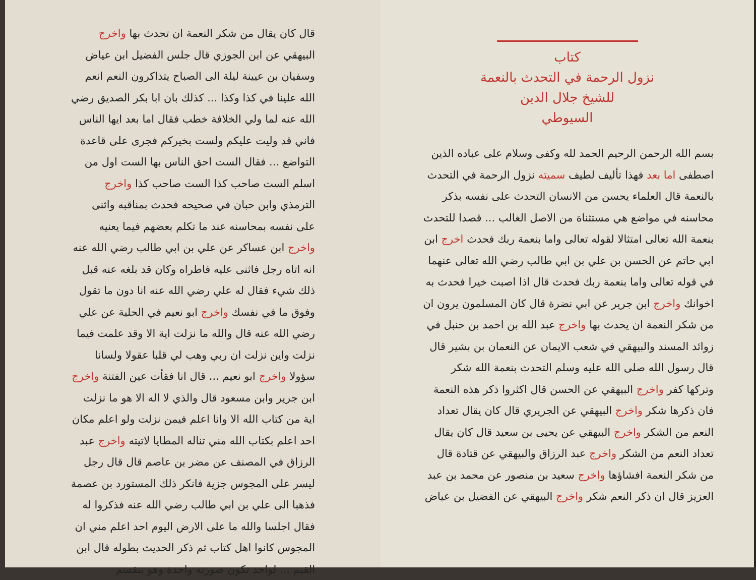كتاب
نزول الرحمة في التحدث بالنعمة
للشيخ جلال الدين
السيوطي
بسم الله الرحمن الرحيم الحمد لله وكفى وسلام على عباده الذين اصطفى اما بعد فهذا تأليف لطيف سميته نزول الرحمة في التحدث بالنعمة قال العلماء يحسن من الانسان التحدث على نفسه بذكر محاسنه في مواضع هي مستثناة من الاصل الغالب ... قصدا للتحدث بنعمة الله تعالى امتثالا لقوله تعالى واما بنعمة ربك فحدث اخرج ابن ابي حاتم عن الحسن بن علي بن ابي طالب رضي الله تعالى عنهما في قوله تعالى واما بنعمة ربك فحدث قال اذا اصبت خيرا فحدث به اخوانك واخرج ابن جرير عن ابي نضرة قال كان المسلمون يرون ان من شكر النعمة ان يحدث بها واخرج عبد الله بن احمد بن حنبل في زوائد المسند والبيهقي في شعب الايمان عن النعمان بن بشير قال قال رسول الله صلى الله عليه وسلم التحدث بنعمة الله شكر وتركها كفر واخرج البيهقي عن الحسن قال اكثروا ذكر هذه النعمة فان ذكرها شكر واخرج البيهقي عن الجريري قال كان يقال تعداد النعم من الشكر واخرج البيهقي عن يحيى بن سعيد قال كان يقال تعداد النعم من الشكر واخرج عبد الرزاق والبيهقي عن قتادة قال من شكر النعمة افشاؤها واخرج سعيد بن منصور عن محمد بن عبد العزيز قال ان ذكر النعم شكر واخرج البيهقي عن الفضيل بن عياض
قال كان يقال من شكر النعمة ان تحدث بها واخرج البيهقي عن ابن الجوزي قال جلس الفضيل ابن عياض وسفيان بن عيينة ليلة الى الصباح يتذاكرون النعم انعم الله علينا في كذا وكذا ... كذلك بان ابا بكر الصديق رضي الله عنه لما ولي الخلافة خطب فقال اما بعد ايها الناس فاني قد وليت عليكم ولست بخيركم فجرى على قاعدة التواضع ... فقال الست احق الناس بها الست اول من اسلم الست صاحب كذا الست صاحب كذا واخرج الترمذي وابن حبان في صحيحه فحدث بمناقبه واثنى على نفسه بمحاسنه عند ما تكلم بعضهم فيما يعنيه واخرج ابن عساكر عن علي بن ابي طالب رضي الله عنه انه اتاه رجل فاثنى عليه فاطراه وكان قد بلغه عنه قبل ذلك شيء فقال له علي رضي الله عنه انا دون ما تقول وفوق ما في نفسك واخرج ابو نعيم في الحلية عن علي رضي الله عنه قال والله ما نزلت اية الا وقد علمت فيما نزلت واين نزلت ان ربي وهب لي قلبا عقولا ولسانا سؤولا واخرج ابو نعيم ... قال انا فقأت عين الفتنة واخرج ابن جرير وابن مسعود قال والذي لا اله الا هو ما نزلت اية من كتاب الله الا وانا اعلم فيمن نزلت ولو اعلم مكان احد اعلم بكتاب الله مني تناله المطايا لاتيته واخرج عبد الرزاق في المصنف عن مضر بن عاصم قال قال رجل ليسر على المجوس جزية فانكر ذلك المستورد بن عصمة فذهبا الى علي بن ابي طالب رضي الله عنه فذكروا له فقال اجلسا والله ما على الارض اليوم احد اعلم مني ان المجوس كانوا اهل كتاب ثم ذكر الحديث بطوله قال ابن القيم ... لواحد تكون صورته واحدة وهو ينقسم